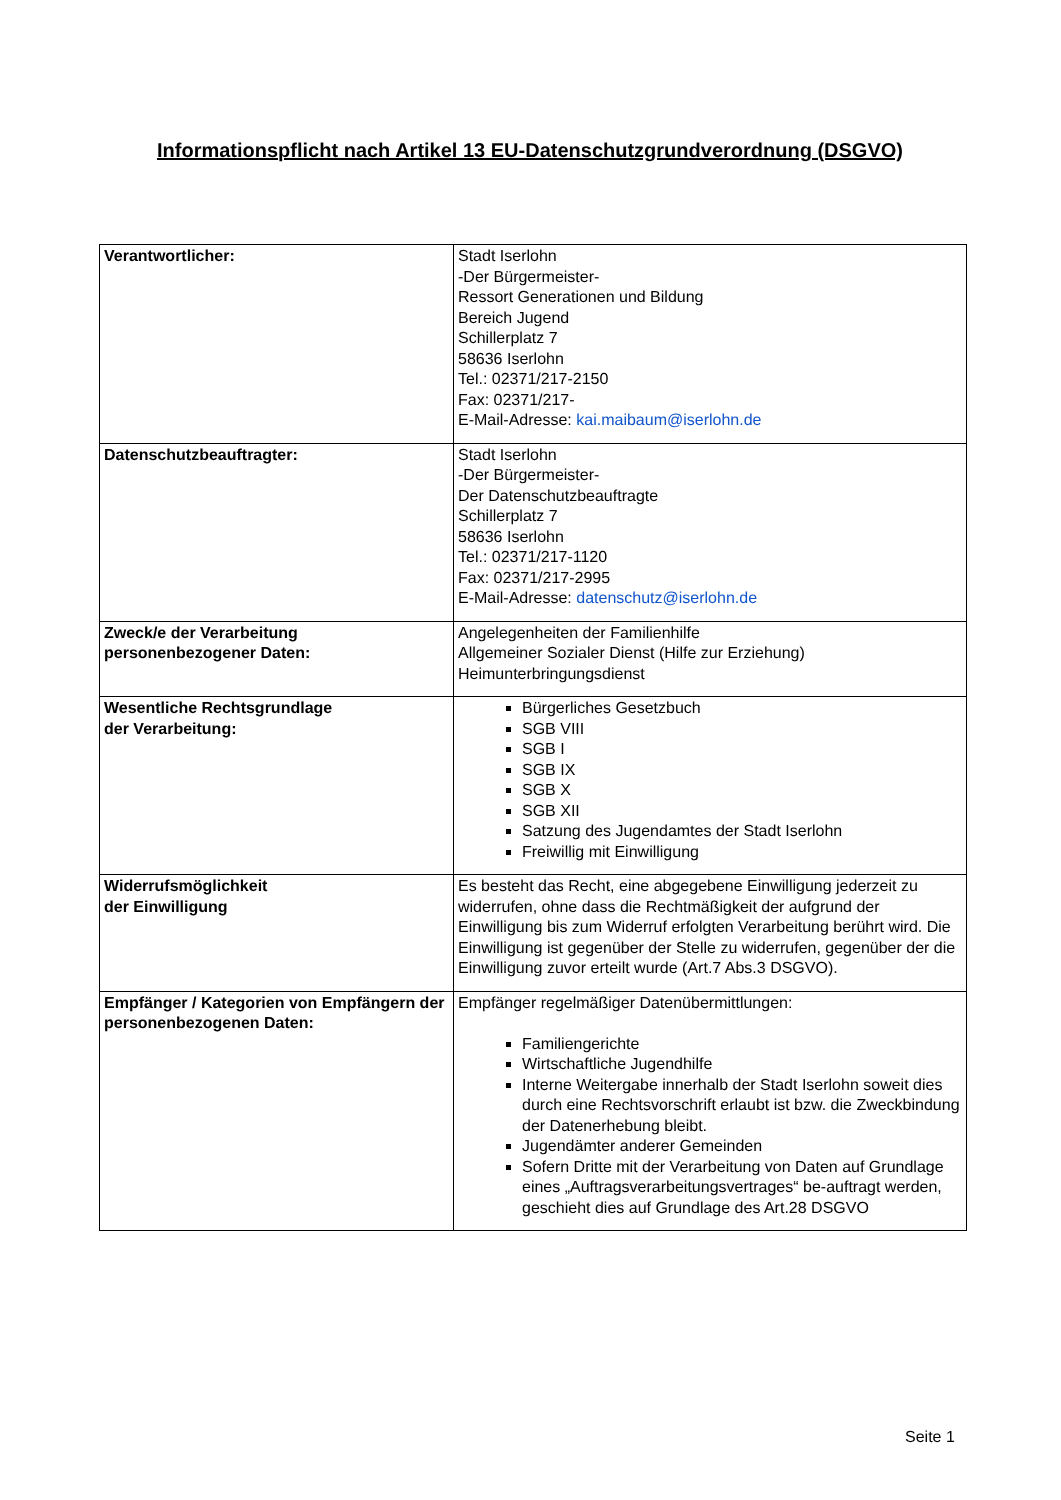Informationspflicht nach Artikel 13 EU-Datenschutzgrundverordnung (DSGVO)
| Verantwortlicher: | Stadt Iserlohn -Der Bürgermeister- Ressort Generationen und Bildung Bereich Jugend Schillerplatz 7 58636 Iserlohn Tel.: 02371/217-2150 Fax: 02371/217- E-Mail-Adresse: kai.maibaum@iserlohn.de |
| Datenschutzbeauftragter: | Stadt Iserlohn -Der Bürgermeister- Der Datenschutzbeauftragte Schillerplatz 7 58636 Iserlohn Tel.: 02371/217-1120 Fax: 02371/217-2995 E-Mail-Adresse: datenschutz@iserlohn.de |
| Zweck/e der Verarbeitung personenbezogener Daten: | Angelegenheiten der Familienhilfe Allgemeiner Sozialer Dienst (Hilfe zur Erziehung) Heimunterbringungsdienst |
| Wesentliche Rechtsgrundlage der Verarbeitung: | Bürgerliches Gesetzbuch SGB VIII SGB I SGB IX SGB X SGB XII Satzung des Jugendamtes der Stadt Iserlohn Freiwillig mit Einwilligung |
| Widerrufsmöglichkeit der Einwilligung | Es besteht das Recht, eine abgegebene Einwilligung jederzeit zu widerrufen, ohne dass die Rechtmäßigkeit der aufgrund der Einwilligung bis zum Widerruf erfolgten Verarbeitung berührt wird. Die Einwilligung ist gegenüber der Stelle zu widerrufen, gegenüber der die Einwilligung zuvor erteilt wurde (Art.7 Abs.3 DSGVO). |
| Empfänger / Kategorien von Empfängern der personenbezogenen Daten: | Empfänger regelmäßiger Datenübermittlungen: Familiengerichte Wirtschaftliche Jugendhilfe Interne Weitergabe innerhalb der Stadt Iserlohn soweit dies durch eine Rechtsvorschrift erlaubt ist bzw. die Zweckbindung der Datenerhebung bleibt. Jugendämter anderer Gemeinden Sofern Dritte mit der Verarbeitung von Daten auf Grundlage eines „Auftragsverarbeitungsvertrages“ be-auftragt werden, geschieht dies auf Grundlage des Art.28 DSGVO |
Seite 1